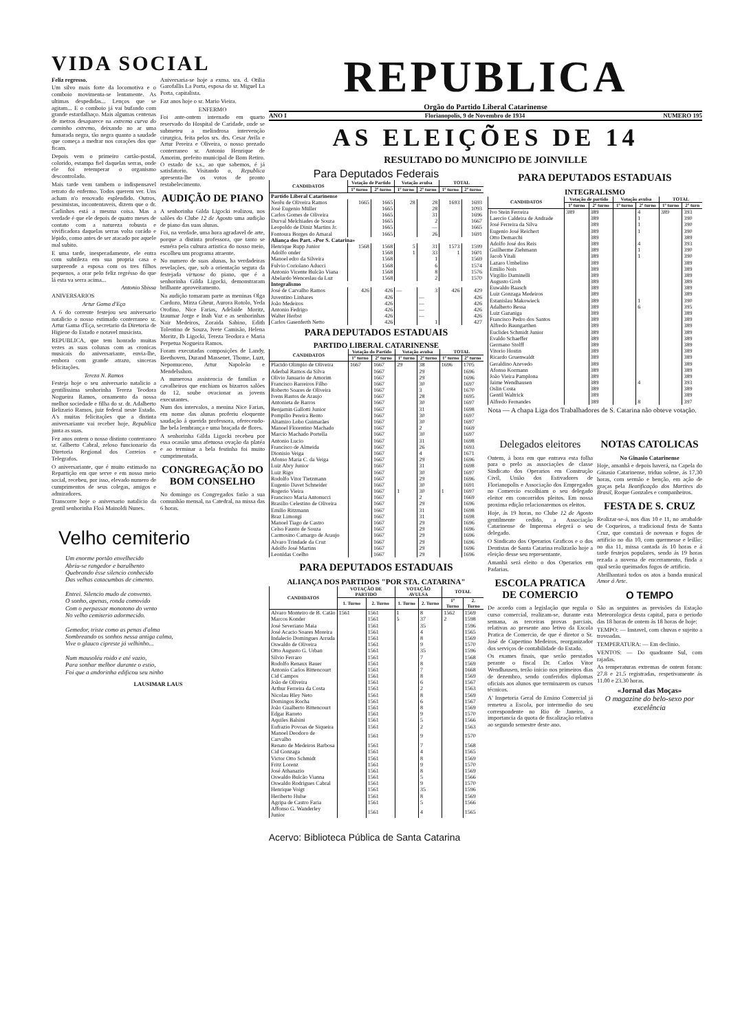VIDA SOCIAL
Feliz regresso.
Um silvo mais forte da locomotiva e o comboio movimenta-se lentamente. As ultimas despedidas... Lenços que se agitam... E o comboio já vai bufando com grande estardalhaço. Mais algumas centenas de metros desaparece na extrema curva do caminho extremo, deixando no ar uma fumarada negra, tão negra quanto a saudade que começa a medrar nos corações dos que ficam.
Depois vem o primeiro cartão-postal, colorido, estampa fiel daquelas serras, onde ele foi retemperar o organismo descontrolado.
Mais tarde vem tambem o indispensavel retrato do enfermo. Todos querem ver. Uns acham n'o renovado esplendido. Outros, pessimistas, incontentaveis, dizem que o dr. Carlinhos está a mesma coisa. Mas a verdade é que ele depois de quatro meses de contato com a natureza robusta e vivificadora daquelas serras volta corádo e lépido, como antes de ser atacado por aquele mal subito.
E uma tarde, inesperadamente, ele entra com subtileza em sua propria casa e surpreende a esposa com os tres filhos pequenos, a orar pelo feliz regrésso do que lá esta va serra acima...
Antonio Sbissa
ANIVERSARIOS
Artur Gama d'Eça
A 6 do corrente festejou seu aniversario natalicio o nosso estimado conterraneo sr. Artur Gama d'Eça, secretario da Diretoria de Higiene do Estado e notavel musicista.
REPUBLICA, que tem honrado muitas vezes as suas colunas com as cronicas musicais do aniversariante, envia-lhe, embora com grande atrazo, sinceras felicitações.
Tereza N. Ramos
Festeja hoje o seu aniversario natalicio a gentilissima senhorinha Tereza Teodora Nogueira Ramos, ornamento da nossa melhor sociedade e filha do sr. dr. Adalberto Belizario Ramos, juiz federal neste Estado. A's muitas felicitações que a distinta aniversariante vai receber hoje, Republica junta as suas.
Fez anos ontem o nosso distinto conterraneo sr. Gilberto Cabral, zeloso funcionario da Diretoria Regional dos Correios e Telegrafos.
O aniversariante, que é muito estimado na Repartição em que serve e em nosso meio social, recebeu, por isso, elevado numero de cumprimentos de seus colegas, amigos e admiradores.
Transcorre hoje o aniversario natalicio da gentil senhorinha Floá Mainoldi Nunes.
Aniversaria-se hoje a exma. sra. d. Otilia Garofallis La Porta, esposa do sr. Miguel La Porta, capitalista.
Faz anos hoje o sr. Mario Vieira.
ENFERMO
Foi ante-ontem internado em quarto reservado do Hospital de Caridade, onde se submeteu a melindrosa intervenção cirurgica, feita pelos srs. drs. Cesar Avila e Artur Pereira e Oliveira, o nosso prezado conterraneo sr. Antonio Henrique de Amorim, prefeito municipal de Bom Retiro. O estado de s.s., ao que sabemos, é já satisfatorio. Visitando o, Republica apresenta-lhe os votos de pronto restabelecimento.
AUDIÇÃO DE PIANO
A senhorinha Gilda Ligocki realizou, nos salões do Clube 12 de Agosto uma audição de piano das suas alunas.
Foi, na verdade, uma hora agradavel de arte, porque a distinta professora, que tanto se esméra pela cultura artistica do nosso meio, escolheu um programa atraente.
No numero de suas alunas, ha verdadeiras revelações, que, sob a orientação segura da festejada virtuose do piano, que é a senhorinha Gilda Ligocki, demonstraram brilhante aproveitamento.
Na audição tomaram parte as meninas Olga Cardozo, Mirza Gheur, Aurora Rotolo, Yeda Orofino, Nice Farias, Adelaide Moritz, Izaumar Jorge e Inah Vaz e as senhorinhas Nair Medeiros, Zoraida Sabino, Edith Tolentino de Souza, Ivete Camisão, Helena Moritz, Ib Ligocki, Tereza Teodora e Maria Perpetua Nogueira Ramos.
Foram executadas composições de Landy, Beethoven, Durand Massenet, Thome, Luzt, Nepomuceno, Artur Napoleão e Mendelsshon.
A numerosa assistencia de familias e cavalheiros que enchiam os bizarros salões do 12, soube ovacionar as jovens executantes.
Num dos intervalos, a menina Nice Farias, em nome das alunas proferiu eloquente saudação á querida professora, oferecendo-lhe bela lembrança e uma braçada de flores.
A senhorinha Gilda Ligocki recebeu por essa ocasião uma afetuosa ovação da platéa e ao terminar a bela festinha foi muito cumprimentada.
CONGREGAÇÃO DO BOM CONSELHO
No domingo os Congregados farão a sua comunhão mensal, na Catedral, na missa das 6 horas.
Velho cemiterio
Um enorme portão envelhecido
Abriu-se rangedor e barulhento
Quebrando êsse silencio conhecido
Das velhas catacumbas de cimento.
Entrei. Silencio mudo de convento.
O sonho, apenas, ronda comovido
Com o perpassar monotono do vento
No velho cemiterio adormecido.
Gemedor, triste como as penas d'alma
Sombreando os sonhos nessa antiga calma,
Vive o glauco cipreste já velhinho...
Num mausoléu roido e até vazio,
Para sonhar melhor durante o estio,
Foi que a andorinha edificou seu ninho
LAUSIMAR LAUS
REPUBLICA
Orgão do Partido Liberal Catarinense
ANO I Florianopolis, 9 de Novembro de 1934 NUMERO 195
AS ELEIÇÕES DE 14
RESULTADO DO MUNICIPIO DE JOINVILLE
Para Deputados Federais
| CANDIDATOS | Votação de Partido | | Votação avulsa | | TOTAL | |
| --- | --- | --- | --- | --- | --- | --- |
| | 1º turno | 2º turno | 1º turno | 2º turno | 1º turno | 2º turno |
| Partido Liberal Catarinense | | | | | | |
| Nerêu de Oliveira Ramos | 1665 | 1665 | 28 | 28 | 1693 | 1693 |
| José Eugenio Müller | | 1665 | | 28 | | 1093 |
| Carlos Gomes de Oliveira | | 1665 | | 31 | | 1696 |
| Durval Melchiades de Souza | | 1665 | | 2 | | 1667 |
| Leopoldo de Diniz Martins Jr. | | 1665 | | — | | 1665 |
| Fontoura Borges do Amaral | | 1665 | | 26 | | 1691 |
| Aliança dos Part. «Por S. Catarina» | | | | | | |
| Henrique Rupp Junior | 1568 | 1568 | 5 | 31 | 1573 | 1599 |
| Adolfo onder | | 1568 | 1 | 33 | 1 | 1601 |
| Manoel edro da Silveira | | 1568 | | 1 | | 1569 |
| Fulvio Coriolano Aducci | | 1568 | | 6 | | 1574 |
| Antonio Vicente Bulcão Viana | | 1568 | | 8 | | 1576 |
| Abelardo Wenceslau da Luz | | 1568 | | 2 | | 1570 |
| Integralismo | | | | | | |
| José de Carvalho Ramos | 426 | 426 | — | 3 | 426 | 429 |
| Juventino Linhares | | 426 | | — | | 426 |
| João Medeiros | | 426 | | — | | 426 |
| Antonio Fedrigo | | 426 | | — | | 426 |
| Walter Herbst | | 426 | | — | | 426 |
| Carlos Gasenferth Netto | | 426 | | 1 | | 427 |
PARA DEPUTADOS ESTADUAIS
PARTIDO LIBERAL CATARINENSE
| CANDIDATOS | Votação do Partido | | Votação avulsa | | TOTAL | |
| --- | --- | --- | --- | --- | --- | --- |
| | 1º turno | 2º turno | 1º turno | 2º turno | 1º turno | 2º turno |
| Placido Olimpio de Oliveira | 1667 | 1667 | 29 | 38 | 1696 | 1705 |
| Aderbal Ramos da Silva | | 1667 | | 29 | | 1696 |
| Olivio Januario de Amorim | | 1667 | | 29 | | 1696 |
| Francisco Barreiros Filho | | 1667 | | 30 | | 1697 |
| Roberto Soares de Oliveira | | 1667 | | 3 | | 1670 |
| Ivens Bastos de Araujo | | 1667 | | 28 | | 1695 |
| Antonieta de Barros | | 1667 | | 30 | | 1697 |
| Benjamin Gallotti Junior | | 1667 | | 31 | | 1698 |
| Pompilio Pereira Bento | | 1667 | | 30 | | 1697 |
| Altamiro Lobo Guimarães | | 1667 | | 30 | | 1697 |
| Manoel Florentino Machado | | 1667 | | 2 | | 1669 |
| Marcio Machado Portella | | 1667 | | 30 | | 1697 |
| Antonio Lucio | | 1667 | | 31 | | 1698 |
| Francisco de Almeida | | 1667 | | 26 | | 1693 |
| Dionisio Veiga | | 1667 | | 4 | | 1671 |
| Afonso Maria C. da Veiga | | 1667 | | 29 | | 1696 |
| Luiz Abry Junior | | 1667 | | 31 | | 1698 |
| Luiz Rigo | | 1667 | | 30 | | 1697 |
| Rodolfo Vitor Tietzmann | | 1667 | | 29 | | 1696 |
| Eugenio Davet Schneider | | 1667 | | 30 | | 1691 |
| Rogerio Vieira | | 1667 | 1 | 30 | 1 | 1697 |
| Francisco Maria Antonucci | | 1667 | | 2 | | 1669 |
| Brasilio Celestino de Oliveira | | 1667 | | 29 | | 1696 |
| Emilio Ritzmann | | 1667 | | 31 | | 1698 |
| Braz Limongi | | 1667 | | 31 | | 1698 |
| Manoel Tiago de Castro | | 1667 | | 29 | | 1696 |
| Celso Fausto de Souza | | 1667 | | 29 | | 1696 |
| Carmosino Camargo de Araujo | | 1667 | | 29 | | 1696 |
| Alvaro Trindade da Cruz | | 1667 | | 29 | | 1696 |
| Adolfo José Martins | | 1667 | | 29 | | 1696 |
| Leonidas Coelho | | 1667 | | 29 | | 1696 |
PARA DEPUTADOS ESTADUAIS
ALIANÇA DOS PARTIDOS "POR STA. CATARINA"
| CANDIDATOS | VOTAÇÃO DE PARTIDO | | VOTAÇÃO AVULSA | | TOTAL | |
| --- | --- | --- | --- | --- | --- | --- |
| | 1. Turno | 2. Turno | 1. Turno | 2. Turno | 1º Turno | 2. Turno |
| Alvaro Monteiro de B. Catão | 1561 | 1561 | 1 | 8 | 1562 | 1569 |
| Marcos Konder | | 1561 | 5 | 37 | 2 | 1598 |
| José Severiano Maia | | 1561 | | 35 | | 1596 |
| José Acacio Soares Moreira | | 1561 | | 4 | | 1565 |
| Indalecio Domingues Arruda | | 1561 | | 8 | | 1569 |
| Oswaldo de Oliveira | | 1561 | | 9 | | 1570 |
| Otto Augusto G. Urban | | 1561 | | 35 | | 1596 |
| Silvio Ferraro | | 1561 | | 7 | | 1568 |
| Rodolfo Renaux Bauer | | 1561 | | 8 | | 1569 |
| Antonio Carlos Bittencourt | | 1561 | | 7 | | 1668 |
| Cid Campos | | 1561 | | 8 | | 1569 |
| João de Oliveira | | 1561 | | 6 | | 1567 |
| Arthur Ferreira da Costa | | 1561 | | 2 | | 1563 |
| Nicolau Bley Neto | | 1561 | | 8 | | 1569 |
| Domingos Rocha | | 1561 | | 6 | | 1567 |
| João Gualberto Bittencourt | | 1561 | | 8 | | 1569 |
| Edgar Barreto | | 1561 | | 9 | | 1570 |
| Aquiles Balsini | | 1561 | | 5 | | 1566 |
| Eufrazio Povoas de Siqueira | | 1561 | | 2 | | 1563 |
| Manoel Deodoro de Carvalho | | 1561 | | 9 | | 1570 |
| Renato de Medeiros Barbosa | | 1561 | | 7 | | 1568 |
| Cid Gonzaga | | 1561 | | 4 | | 1565 |
| Victor Otto Schmidt | | 1561 | | 8 | | 1569 |
| Fritz Lorenz | | 1561 | | 9 | | 1570 |
| José Athanazio | | 1561 | | 8 | | 1569 |
| Oswaldo Bulcão Vianna | | 1561 | | 5 | | 1566 |
| Oswaldo Rodrigues Cabral | | 1561 | | 9 | | 1570 |
| Henrique Voigt | | 1561 | | 35 | | 1596 |
| Heriberto Hulse | | 1561 | | 8 | | 1569 |
| Agripa de Castro Faria | | 1561 | | 5 | | 1566 |
| Affonso G. Wanderley Junior | | 1561 | | 4 | | 1565 |
PARA DEPUTADOS ESTADUAIS
INTEGRALISMO
| CANDIDATOS | Votação de partido | | Votação avulsa | | TOTAL | |
| --- | --- | --- | --- | --- | --- | --- |
| | 1º turno | 2º turno | 1º turno | 2º turno | 1º turno | 2º turn |
| Ivo Stein Ferreira | 389 | 389 | | 4 | 389 | 393 |
| Laercio Caldeira de Andrade | | 389 | | 1 | | 390 |
| José Ferreira da Silva | | 389 | | 1 | | 390 |
| Eugenio José Reichert | | 389 | | 1 | | 390 |
| Otto Demarchi | | 389 | | | | 389 |
| Adolfo José dos Reis | | 389 | | 4 | | 393 |
| Guilherme Ziehmann | | 389 | | 1 | | 390 |
| Jacob Vitali | | 389 | | 1 | | 390 |
| Lazaro Umbelino | | 389 | | | | 389 |
| Emilio Nois | | 389 | | | | 389 |
| Virgilio Daminelli | | 389 | | | | 389 |
| Augusto Grob | | 389 | | | | 389 |
| Euwaldo Baasch | | 389 | | | | 389 |
| Luiz Gonzaga Medeiros | | 389 | | | | 389 |
| Estanislau Makowieck | | 389 | | 1 | | 390 |
| Adalberto Bessa | | 389 | | 6 | | 395 |
| Luiz Gazaniga | | 389 | | | | 389 |
| Francisco Pedro dos Santos | | 389 | | | | 389 |
| Alfredo Baungarthen | | 389 | | | | 389 |
| Euclides Schmidt Junior | | 389 | | | | 389 |
| Evaldo Schaeffer | | 389 | | | | 389 |
| Germano Stolff | | 389 | | | | 389 |
| Vitorio Hostin | | 389 | | | | 389 |
| Ricardo Gruenwaldt | | 389 | | | | 389 |
| Geraldino Azevedo | | 389 | | | | 389 |
| Afonso Kormann | | 389 | | | | 389 |
| João Vieira Pamplona | | 389 | | | | 389 |
| Jaime Wendhausen | | 389 | | 4 | | 393 |
| Oslin Costa | | 389 | | | | 389 |
| Gentil Waltrick | | 389 | | | | 389 |
| Alfredo Fernandes | | 389 | | 8 | | 397 |
Nota — A chapa Liga dos Trabalhadores de S. Catarina não obteve votação.
Delegados eleitores
Ontem, á hora em que entrava esta folha para o prelo as associações de classe Sindicato dos Operarios em Construção Civil, União dos Estivadores de Florianopolis e Associação dos Empregados no Comercio escolhiam o seu delegado eleitor em concorridos pleitos. Em nossa proxima edição relacionaremos os eleitos.
Hoje, ás 19 horas, no Clube 12 de Agosto gentilmente cedido, a Associação Catarinense de Imprensa elegerá o seu delegado.
O Sindicato dos Operarios Graficos e o dos Dentistas de Santa Catarina realizarão hoje a eleição desse seu representante.
Amanhã será eleito o dos Operarios em Padarias.
ESCOLA PRATICA DE COMERCIO
De acordo com a legislação que regula o curso comercial, realizam-se, durante esta semana, as terceiras provas parciais, relativas ao presente ano letivo da Escola Pratica de Comercio, de que é diretor o Sr. José de Cupertino Medeiros, reorganizador dos serviços de contabilidade do Estado.
Os exames finais, que serão prestados perante o fiscal Dr. Carlos Vitor Wendhausen, terão inicio nos primeiros dias de dezembro, sendo conferidos diplomas oficiais aos alunos que terminarem os cursos técnicos.
A' Inspetoria Geral do Ensino Comercial já remeteu a Escola, por intermedio do seu correspondente no Rio de Janeiro, a importancia da quota de fiscalização relativa ao segundo semestre deste ano.
NOTAS CATOLICAS
No Ginasio Catarinense
Hoje, amanhã e depois haverá, na Capela do Ginasio Catarinense, triduo solene, ás 17,30 horas, com sermão e benção, em ação de graças pela Beatificação dos Martires do Brasil, Roque Gonzales e companheiros.
FESTA DE S. CRUZ
Realizar-se-á, nos dias 10 e 11, no arrabalde de Coqueiros, a tradicional festa de Santa Cruz, que constará de novenas e fogos de artificio no dia 10, com quermesse e leilão; no dia 11, missa cantada ás 10 horas e á tarde festejos populares, sendo ás 19 horas rezada a novena de encerramento, finda a qual serão queimados fogos de artificio.
Abrilhantará todos os atos a banda musical Amor á Arte.
O TEMPO
São as seguintes as previsões da Estação Meteorologica desta capital, para o periodo das 18 horas de ontem ás 18 horas de hoje:
TEMPO: — Instavel, com chuvas e sujeito a trovoadas.
TEMPERATURA: — Em declinio.
VENTOS: — Do quadrante Sul, com rajadas.
As temperaturas extremas de ontem foram: 27.8 e 21.5 registradas, respetivamente ás 11.00 e 23.30 horas.
«Jornal das Moças»
O magazine do belo-sexo por excelência
Acervo: Biblioteca Pública de Santa Catarina